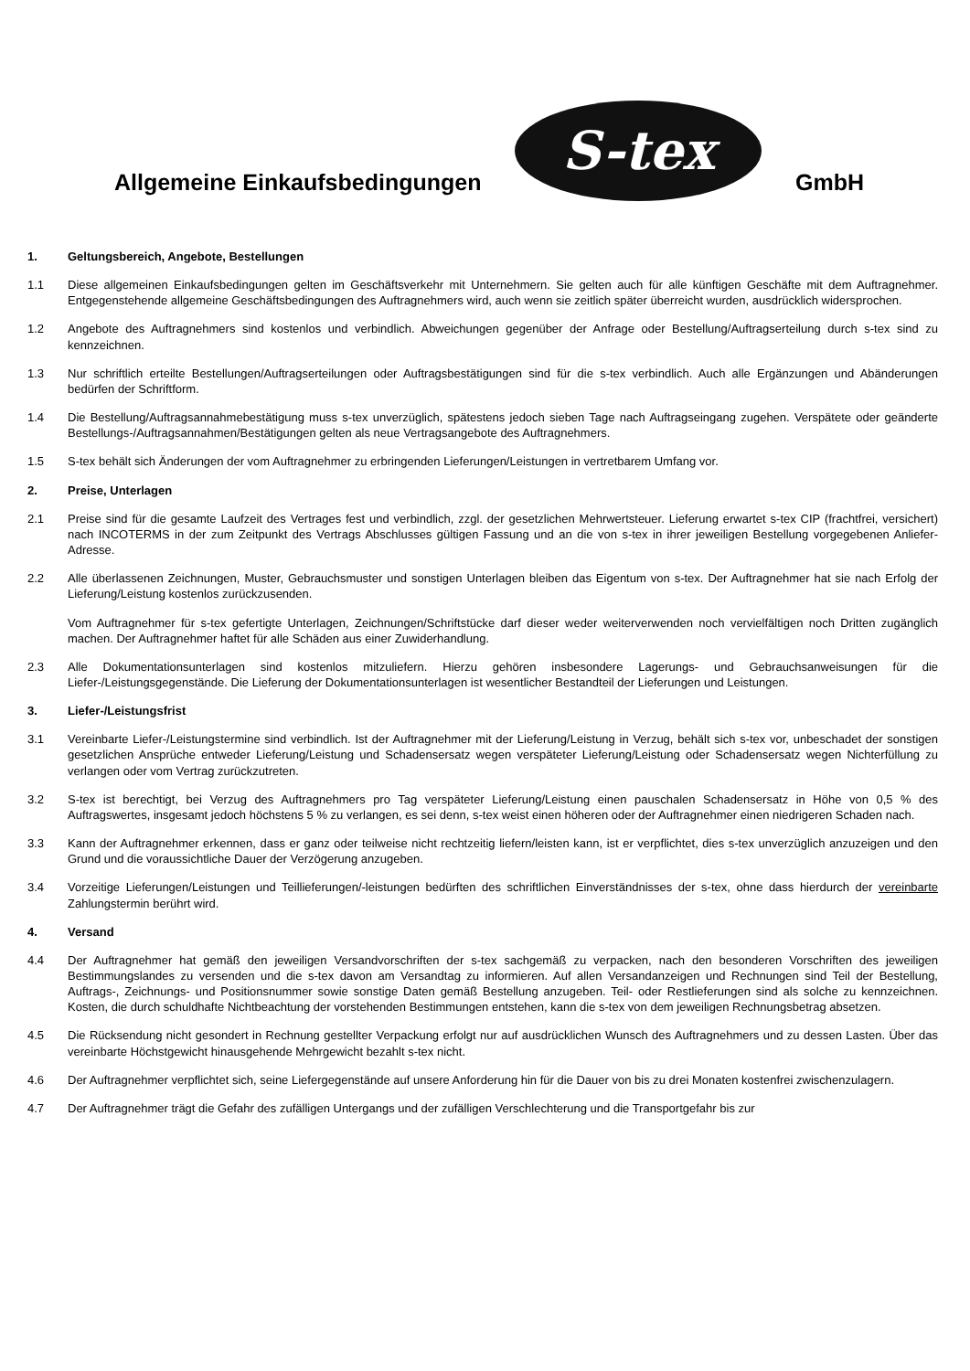Allgemeine Einkaufsbedingungen
S-tex
GmbH
1. Geltungsbereich, Angebote, Bestellungen
1.1 Diese allgemeinen Einkaufsbedingungen gelten im Geschäftsverkehr mit Unternehmern. Sie gelten auch für alle künftigen Geschäfte mit dem Auftragnehmer. Entgegenstehende allgemeine Geschäftsbedingungen des Auftragnehmers wird, auch wenn sie zeitlich später überreicht wurden, ausdrücklich widersprochen.
1.2 Angebote des Auftragnehmers sind kostenlos und verbindlich. Abweichungen gegenüber der Anfrage oder Bestellung/Auftragserteilung durch s-tex sind zu kennzeichnen.
1.3 Nur schriftlich erteilte Bestellungen/Auftragserteilungen oder Auftragsbestätigungen sind für die s-tex verbindlich. Auch alle Ergänzungen und Abänderungen bedürfen der Schriftform.
1.4 Die Bestellung/Auftragsannahmebestätigung muss s-tex unverzüglich, spätestens jedoch sieben Tage nach Auftragseingang zugehen. Verspätete oder geänderte Bestellungs-/Auftragsannahmen/Bestätigungen gelten als neue Vertragsangebote des Auftragnehmers.
1.5 S-tex behält sich Änderungen der vom Auftragnehmer zu erbringenden Lieferungen/Leistungen in vertretbarem Umfang vor.
2. Preise, Unterlagen
2.1 Preise sind für die gesamte Laufzeit des Vertrages fest und verbindlich, zzgl. der gesetzlichen Mehrwertsteuer. Lieferung erwartet s-tex CIP (frachtfrei, versichert) nach INCOTERMS in der zum Zeitpunkt des Vertrags Abschlusses gültigen Fassung und an die von s-tex in ihrer jeweiligen Bestellung vorgegebenen Anliefer-Adresse.
2.2 Alle überlassenen Zeichnungen, Muster, Gebrauchsmuster und sonstigen Unterlagen bleiben das Eigentum von s-tex. Der Auftragnehmer hat sie nach Erfolg der Lieferung/Leistung kostenlos zurückzusenden.
Vom Auftragnehmer für s-tex gefertigte Unterlagen, Zeichnungen/Schriftstücke darf dieser weder weiterverwenden noch vervielfältigen noch Dritten zugänglich machen. Der Auftragnehmer haftet für alle Schäden aus einer Zuwiderhandlung.
2.3 Alle Dokumentationsunterlagen sind kostenlos mitzuliefern. Hierzu gehören insbesondere Lagerungs- und Gebrauchsanweisungen für die Liefer-/Leistungsgegenstände. Die Lieferung der Dokumentationsunterlagen ist wesentlicher Bestandteil der Lieferungen und Leistungen.
3. Liefer-/Leistungsfrist
3.1 Vereinbarte Liefer-/Leistungstermine sind verbindlich. Ist der Auftragnehmer mit der Lieferung/Leistung in Verzug, behält sich s-tex vor, unbeschadet der sonstigen gesetzlichen Ansprüche entweder Lieferung/Leistung und Schadensersatz wegen verspäteter Lieferung/Leistung oder Schadensersatz wegen Nichterfüllung zu verlangen oder vom Vertrag zurückzutreten.
3.2 S-tex ist berechtigt, bei Verzug des Auftragnehmers pro Tag verspäteter Lieferung/Leistung einen pauschalen Schadensersatz in Höhe von 0,5 % des Auftragswertes, insgesamt jedoch höchstens 5 % zu verlangen, es sei denn, s-tex weist einen höheren oder der Auftragnehmer einen niedrigeren Schaden nach.
3.3 Kann der Auftragnehmer erkennen, dass er ganz oder teilweise nicht rechtzeitig liefern/leisten kann, ist er verpflichtet, dies s-tex unverzüglich anzuzeigen und den Grund und die voraussichtliche Dauer der Verzögerung anzugeben.
3.4 Vorzeitige Lieferungen/Leistungen und Teillieferungen/-leistungen bedürften des schriftlichen Einverständnisses der s-tex, ohne dass hierdurch der vereinbarte Zahlungstermin berührt wird.
4. Versand
4.4 Der Auftragnehmer hat gemäß den jeweiligen Versandvorschriften der s-tex sachgemäß zu verpacken, nach den besonderen Vorschriften des jeweiligen Bestimmungslandes zu versenden und die s-tex davon am Versandtag zu informieren. Auf allen Versandanzeigen und Rechnungen sind Teil der Bestellung, Auftrags-, Zeichnungs- und Positionsnummer sowie sonstige Daten gemäß Bestellung anzugeben. Teil- oder Restlieferungen sind als solche zu kennzeichnen. Kosten, die durch schuldhafte Nichtbeachtung der vorstehenden Bestimmungen entstehen, kann die s-tex von dem jeweiligen Rechnungsbetrag absetzen.
4.5 Die Rücksendung nicht gesondert in Rechnung gestellter Verpackung erfolgt nur auf ausdrücklichen Wunsch des Auftragnehmers und zu dessen Lasten. Über das vereinbarte Höchstgewicht hinausgehende Mehrgewicht bezahlt s-tex nicht.
4.6 Der Auftragnehmer verpflichtet sich, seine Liefergegenstände auf unsere Anforderung hin für die Dauer von bis zu drei Monaten kostenfrei zwischenzulagern.
4.7 Der Auftragnehmer trägt die Gefahr des zufälligen Untergangs und der zufälligen Verschlechterung und die Transportgefahr bis zur